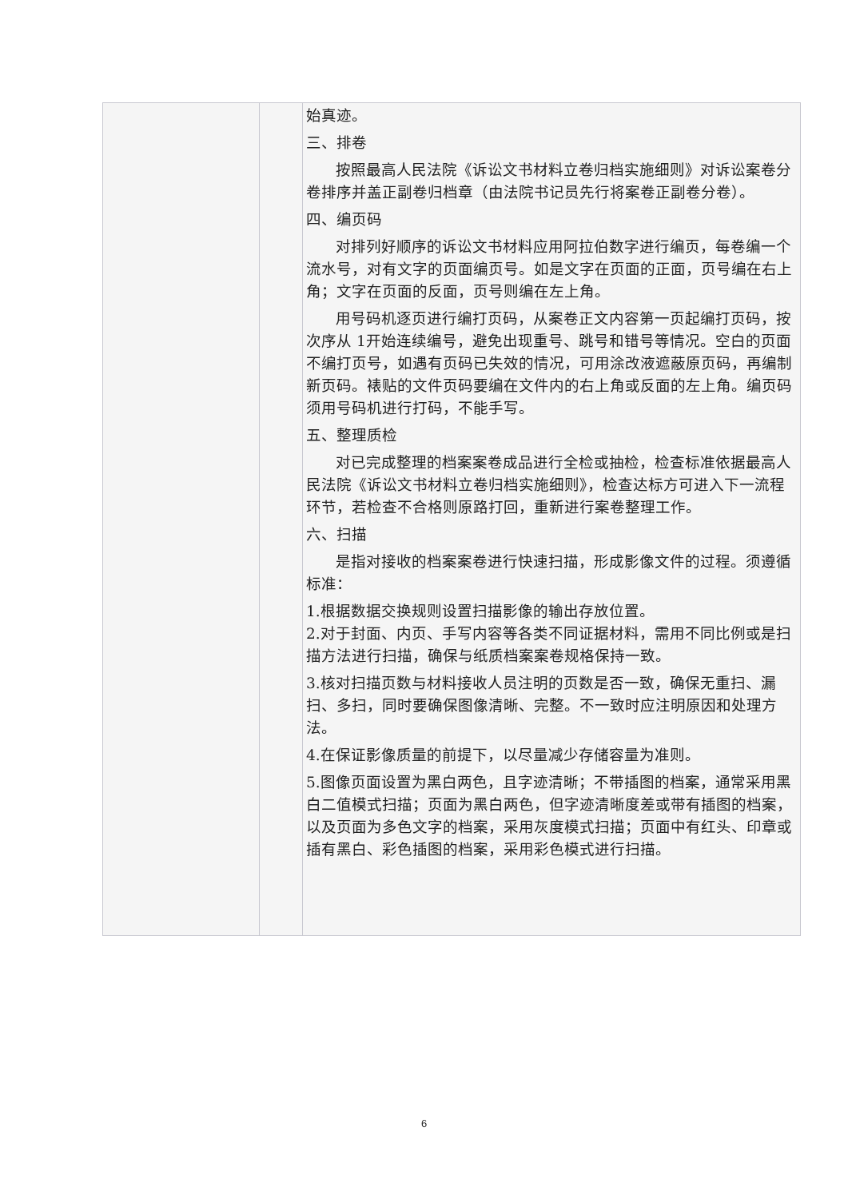| | | 始真迹。 三、排卷 按照最高人民法院《诉讼文书材料立卷归档实施细则》对诉讼案卷分卷排序并盖正副卷归档章（由法院书记员先行将案卷正副卷分卷）。 四、编页码 对排列好顺序的诉讼文书材料应用阿拉伯数字进行编页，每卷编一个流水号，对有文字的页面编页号。如是文字在页面的正面，页号编在右上角；文字在页面的反面，页号则编在左上角。 用号码机逐页进行编打页码，从案卷正文内容第一页起编打页码，按次序从 1开始连续编号，避免出现重号、跳号和错号等情况。空白的页面不编打页号，如遇有页码已失效的情况，可用涂改液遮蔽原页码，再编制新页码。裱贴的文件页码要编在文件内的右上角或反面的左上角。编页码须用号码机进行打码，不能手写。 五、整理质检 对已完成整理的档案案卷成品进行全检或抽检，检查标准依据最高人民法院《诉讼文书材料立卷归档实施细则》，检查达标方可进入下一流程环节，若检查不合格则原路打回，重新进行案卷整理工作。 六、扫描 是指对接收的档案案卷进行快速扫描，形成影像文件的过程。须遵循标准： 1.根据数据交换规则设置扫描影像的输出存放位置。 2.对于封面、内页、手写内容等各类不同证据材料，需用不同比例或是扫描方法进行扫描，确保与纸质档案案卷规格保持一致。 3.核对扫描页数与材料接收人员注明的页数是否一致，确保无重扫、漏扫、多扫，同时要确保图像清晰、完整。不一致时应注明原因和处理方法。 4.在保证影像质量的前提下，以尽量减少存储容量为准则。 5.图像页面设置为黑白两色，且字迹清晰；不带插图的档案，通常采用黑白二值模式扫描；页面为黑白两色，但字迹清晰度差或带有插图的档案，以及页面为多色文字的档案，采用灰度模式扫描；页面中有红头、印章或插有黑白、彩色插图的档案，采用彩色模式进行扫描。 |
6